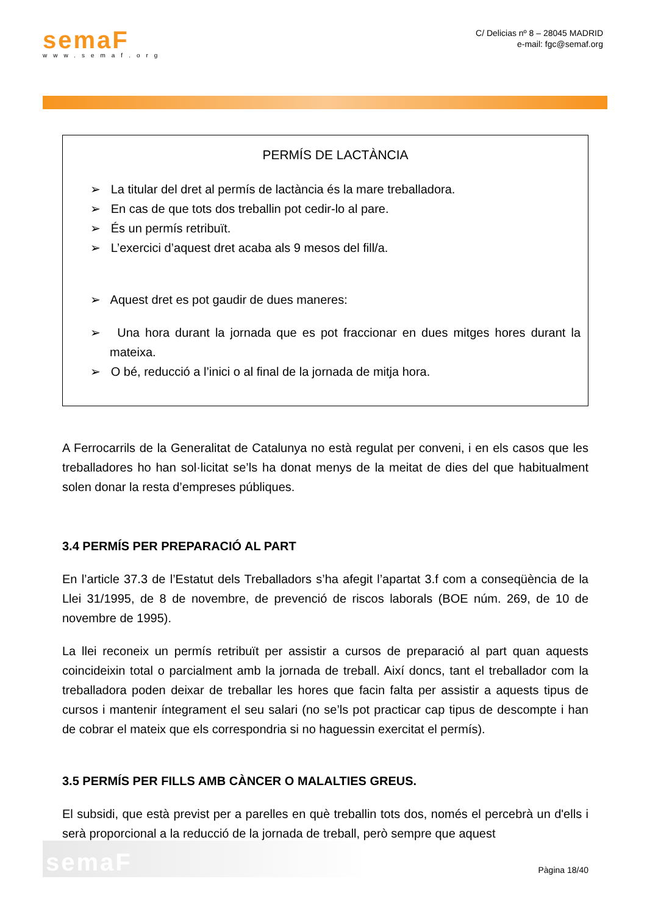semaF
www.semaf.org
C/ Delicias nº 8 – 28045 MADRID
e-mail: fgc@semaf.org
PERMÍS DE LACTÀNCIA
➢ La titular del dret al permís de lactància és la mare treballadora.
➢ En cas de que tots dos treballin pot cedir-lo al pare.
➢ És un permís retribuït.
➢ L’exercici d’aquest dret acaba als 9 mesos del fill/a.
➢ Aquest dret es pot gaudir de dues maneres:
➢ Una hora durant la jornada que es pot fraccionar en dues mitges hores durant la mateixa.
➢ O bé, reducció a l’inici o al final de la jornada de mitja hora.
A Ferrocarrils de la Generalitat de Catalunya no està regulat per conveni, i en els casos que les treballadores ho han sol·licitat se’ls ha donat menys de la meitat de dies del que habitualment solen donar la resta d’empreses públiques.
3.4 PERMÍS PER PREPARACIÓ AL PART
En l’article 37.3 de l’Estatut dels Treballadors s’ha afegit l’apartat 3.f com a conseqüència de la Llei 31/1995, de 8 de novembre, de prevenció de riscos laborals (BOE núm. 269, de 10 de novembre de 1995).
La llei reconeix un permís retribuït per assistir a cursos de preparació al part quan aquests coincideixin total o parcialment amb la jornada de treball. Així doncs, tant el treballador com la treballadora poden deixar de treballar les hores que facin falta per assistir a aquests tipus de cursos i mantenir íntegrament el seu salari (no se’ls pot practicar cap tipus de descompte i han de cobrar el mateix que els correspondria si no haguessin exercitat el permís).
3.5 PERMÍS PER FILLS AMB CÀNCER O MALALTIES GREUS.
El subsidi, que està previst per a parelles en què treballin tots dos, només el percebrà un d'ells i serà proporcional a la reducció de la jornada de treball, però sempre que aquest
semaF
Pàgina 18/40